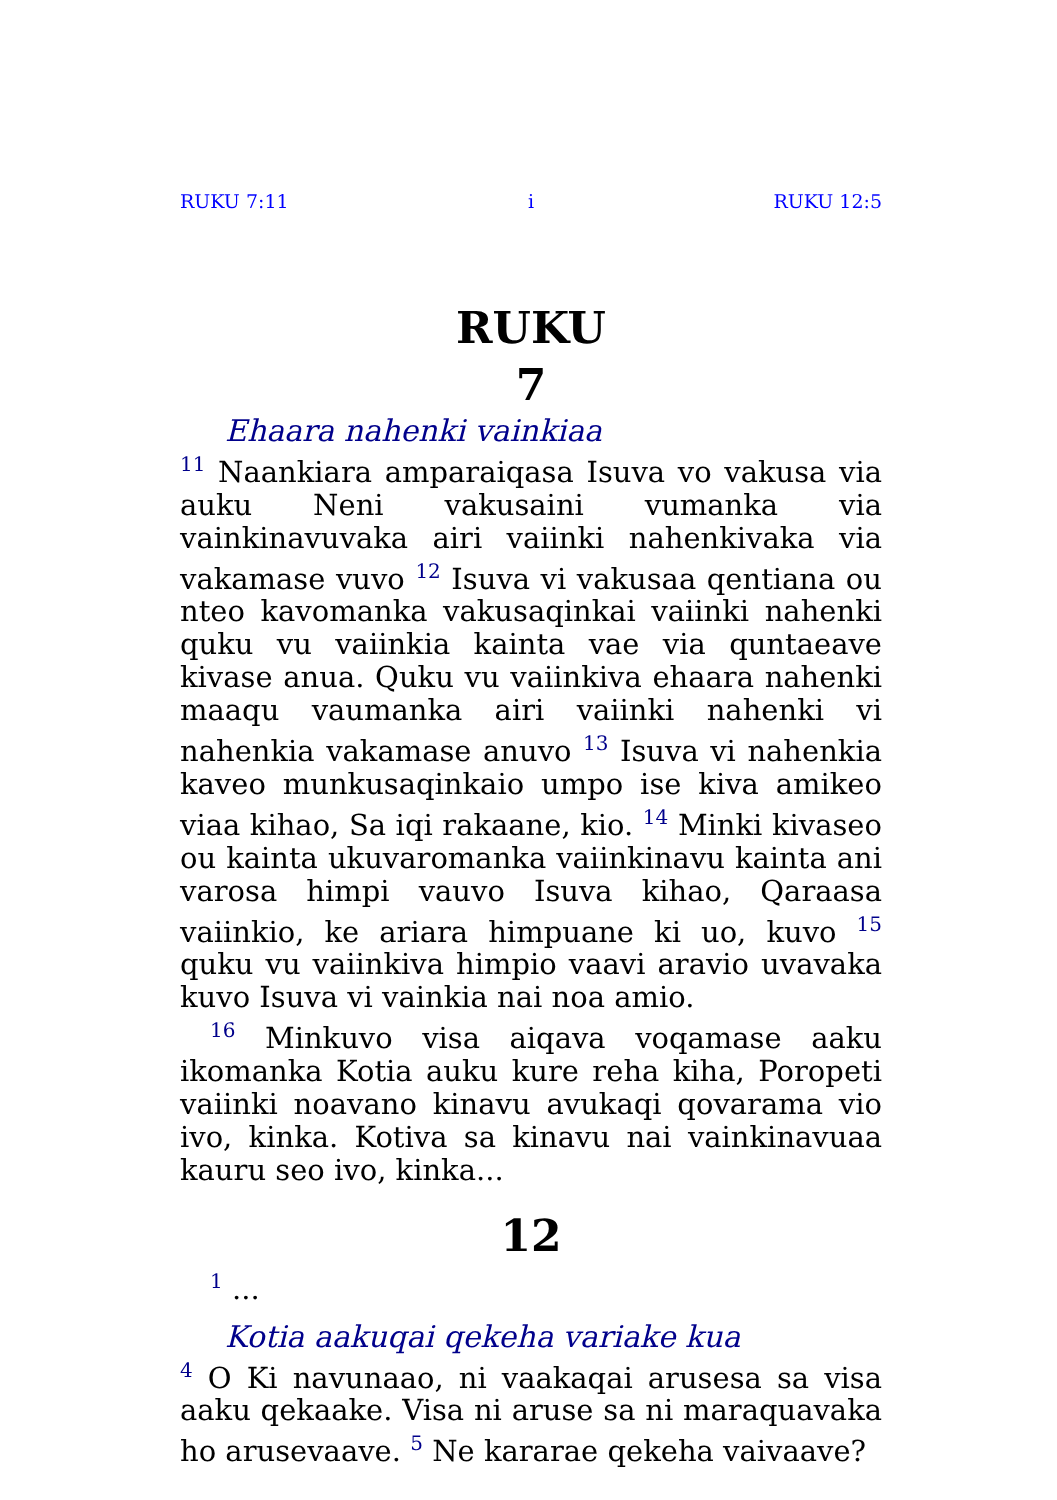RUKU 7:11 i RUKU 12:5
RUKU
7
Ehaara nahenki vainkiaa
<sup>11</sup> Naankiara amparaiqasa Isuva vo vakusa via auku Neni vakusaini vumanka via vainkinavuvaka airi vaiinki nahenkivaka via vakamase vuvo <sup>12</sup> Isuva vi vakusaa qentiana ou nteo kavomanka vakusaqinkai vaiinki nahenki quku vu vaiinkia kainta vae via quntaeave kivase anua. Quku vu vaiinkiva ehaara nahenki maaqu vaumanka airi vaiinki nahenki vi nahenkia vakamase anuvo <sup>13</sup> Isuva vi nahenkia kaveo munkusaqinkaio umpo ise kiva amikeo viaa kihao, Sa iqi rakaane, kio. <sup>14</sup> Minki kivaseo ou kainta ukuvaromanka vaiinkinavu kainta ani varosa himpi vauvo Isuva kihao, Qaraasa vaiinkio, ke ariara himpuane ki uo, kuvo <sup>15</sup> quku vu vaiinkiva himpio vaavi aravio uvavaka kuvo Isuva vi vainkia nai noa amio.
<sup>16</sup> Minkuvo visa aiqava voqamase aaku ikomanka Kotia auku kure reha kiha, Poropeti vaiinki noavano kinavu avukaqi qovarama vio ivo, kinka. Kotiva sa kinavu nai vainkinavuaa kauru seo ivo, kinka...
12
<sup>1</sup> ...
Kotia aakuqai qekeha variake kua
<sup>4</sup> O Ki navunaao, ni vaakaqai arusesa sa visa aaku qekaake. Visa ni aruse sa ni maraquavaka ho arusevaave. <sup>5</sup> Ne kararae qekeha vaivaave?